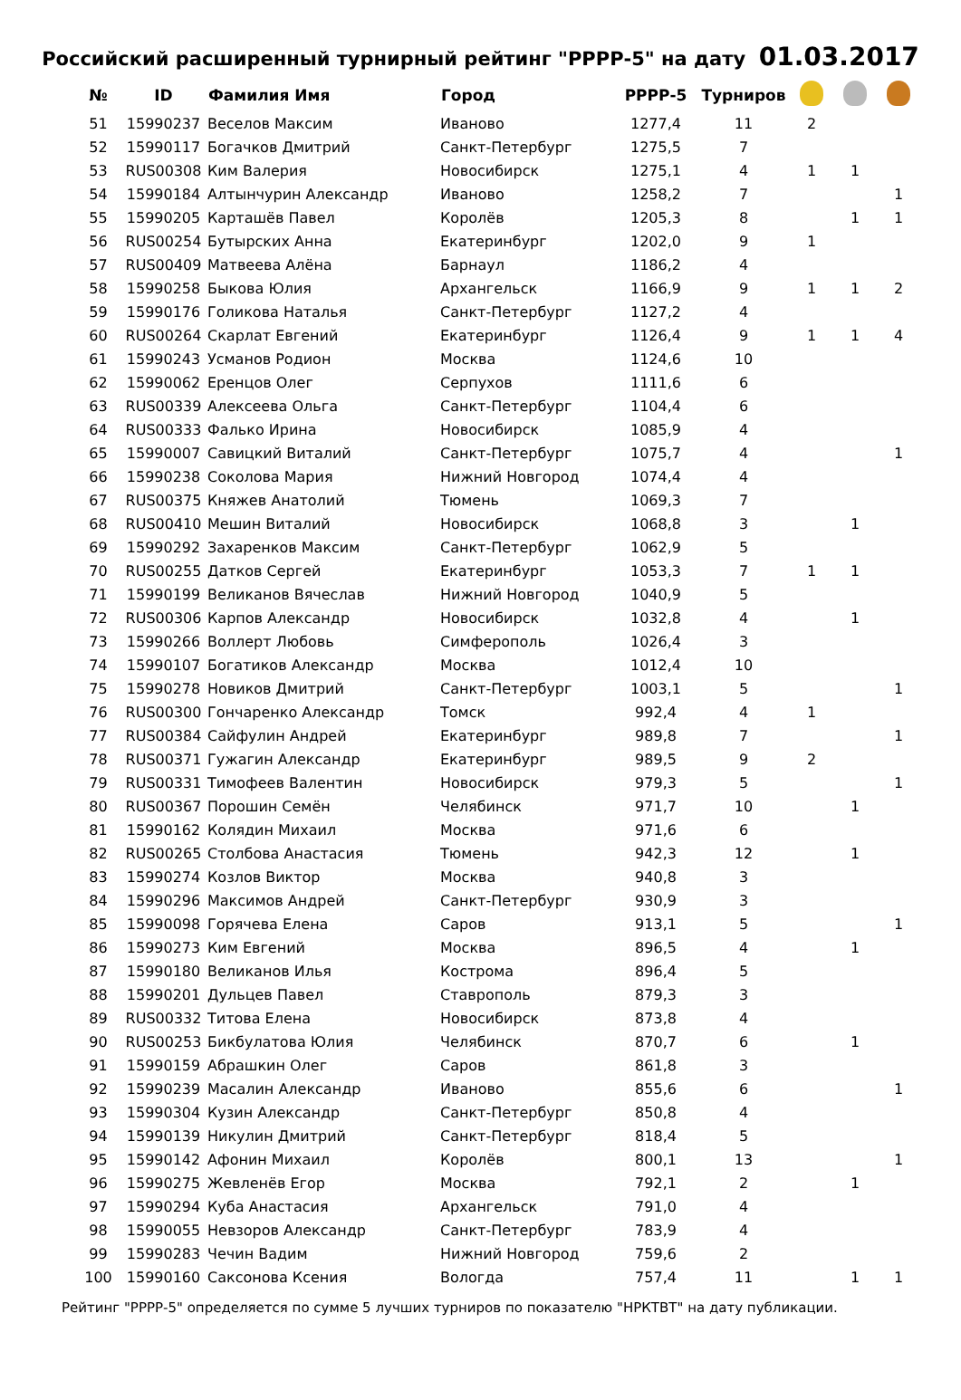Российский расширенный турнирный рейтинг "РРРР-5" на дату 01.03.2017
| № | ID | Фамилия Имя | Город | РРРР-5 | Турниров | | | |
| --- | --- | --- | --- | --- | --- | --- | --- | --- |
| 51 | 15990237 | Веселов Максим | Иваново | 1277,4 | 11 | 2 | | |
| 52 | 15990117 | Богачков Дмитрий | Санкт-Петербург | 1275,5 | 7 | | | |
| 53 | RUS00308 | Ким Валерия | Новосибирск | 1275,1 | 4 | 1 | 1 | |
| 54 | 15990184 | Алтынчурин Александр | Иваново | 1258,2 | 7 | | | 1 |
| 55 | 15990205 | Карташёв Павел | Королёв | 1205,3 | 8 | | 1 | 1 |
| 56 | RUS00254 | Бутырских Анна | Екатеринбург | 1202,0 | 9 | 1 | | |
| 57 | RUS00409 | Матвеева Алёна | Барнаул | 1186,2 | 4 | | | |
| 58 | 15990258 | Быкова Юлия | Архангельск | 1166,9 | 9 | 1 | 1 | 2 |
| 59 | 15990176 | Голикова Наталья | Санкт-Петербург | 1127,2 | 4 | | | |
| 60 | RUS00264 | Скарлат Евгений | Екатеринбург | 1126,4 | 9 | 1 | 1 | 4 |
| 61 | 15990243 | Усманов Родион | Москва | 1124,6 | 10 | | | |
| 62 | 15990062 | Еренцов Олег | Серпухов | 1111,6 | 6 | | | |
| 63 | RUS00339 | Алексеева Ольга | Санкт-Петербург | 1104,4 | 6 | | | |
| 64 | RUS00333 | Фалько Ирина | Новосибирск | 1085,9 | 4 | | | |
| 65 | 15990007 | Савицкий Виталий | Санкт-Петербург | 1075,7 | 4 | | | 1 |
| 66 | 15990238 | Соколова Мария | Нижний Новгород | 1074,4 | 4 | | | |
| 67 | RUS00375 | Княжев Анатолий | Тюмень | 1069,3 | 7 | | | |
| 68 | RUS00410 | Мешин Виталий | Новосибирск | 1068,8 | 3 | | 1 | |
| 69 | 15990292 | Захаренков Максим | Санкт-Петербург | 1062,9 | 5 | | | |
| 70 | RUS00255 | Датков Сергей | Екатеринбург | 1053,3 | 7 | 1 | 1 | |
| 71 | 15990199 | Великанов Вячеслав | Нижний Новгород | 1040,9 | 5 | | | |
| 72 | RUS00306 | Карпов Александр | Новосибирск | 1032,8 | 4 | | 1 | |
| 73 | 15990266 | Воллерт Любовь | Симферополь | 1026,4 | 3 | | | |
| 74 | 15990107 | Богатиков Александр | Москва | 1012,4 | 10 | | | |
| 75 | 15990278 | Новиков Дмитрий | Санкт-Петербург | 1003,1 | 5 | | | 1 |
| 76 | RUS00300 | Гончаренко Александр | Томск | 992,4 | 4 | 1 | | |
| 77 | RUS00384 | Сайфулин Андрей | Екатеринбург | 989,8 | 7 | | | 1 |
| 78 | RUS00371 | Гужагин Александр | Екатеринбург | 989,5 | 9 | 2 | | |
| 79 | RUS00331 | Тимофеев Валентин | Новосибирск | 979,3 | 5 | | | 1 |
| 80 | RUS00367 | Порошин Семён | Челябинск | 971,7 | 10 | | 1 | |
| 81 | 15990162 | Колядин Михаил | Москва | 971,6 | 6 | | | |
| 82 | RUS00265 | Столбова Анастасия | Тюмень | 942,3 | 12 | | 1 | |
| 83 | 15990274 | Козлов Виктор | Москва | 940,8 | 3 | | | |
| 84 | 15990296 | Максимов Андрей | Санкт-Петербург | 930,9 | 3 | | | |
| 85 | 15990098 | Горячева Елена | Саров | 913,1 | 5 | | | 1 |
| 86 | 15990273 | Ким Евгений | Москва | 896,5 | 4 | | 1 | |
| 87 | 15990180 | Великанов Илья | Кострома | 896,4 | 5 | | | |
| 88 | 15990201 | Дульцев Павел | Ставрополь | 879,3 | 3 | | | |
| 89 | RUS00332 | Титова Елена | Новосибирск | 873,8 | 4 | | | |
| 90 | RUS00253 | Бикбулатова Юлия | Челябинск | 870,7 | 6 | | 1 | |
| 91 | 15990159 | Абрашкин Олег | Саров | 861,8 | 3 | | | |
| 92 | 15990239 | Масалин Александр | Иваново | 855,6 | 6 | | | 1 |
| 93 | 15990304 | Кузин Александр | Санкт-Петербург | 850,8 | 4 | | | |
| 94 | 15990139 | Никулин Дмитрий | Санкт-Петербург | 818,4 | 5 | | | |
| 95 | 15990142 | Афонин Михаил | Королёв | 800,1 | 13 | | | 1 |
| 96 | 15990275 | Жевленёв Егор | Москва | 792,1 | 2 | | 1 | |
| 97 | 15990294 | Куба Анастасия | Архангельск | 791,0 | 4 | | | |
| 98 | 15990055 | Невзоров Александр | Санкт-Петербург | 783,9 | 4 | | | |
| 99 | 15990283 | Чечин Вадим | Нижний Новгород | 759,6 | 2 | | | |
| 100 | 15990160 | Саксонова Ксения | Вологда | 757,4 | 11 | | 1 | 1 |
Рейтинг "РРРР-5" определяется по сумме 5 лучших турниров по показателю "НРКТВТ" на дату публикации.